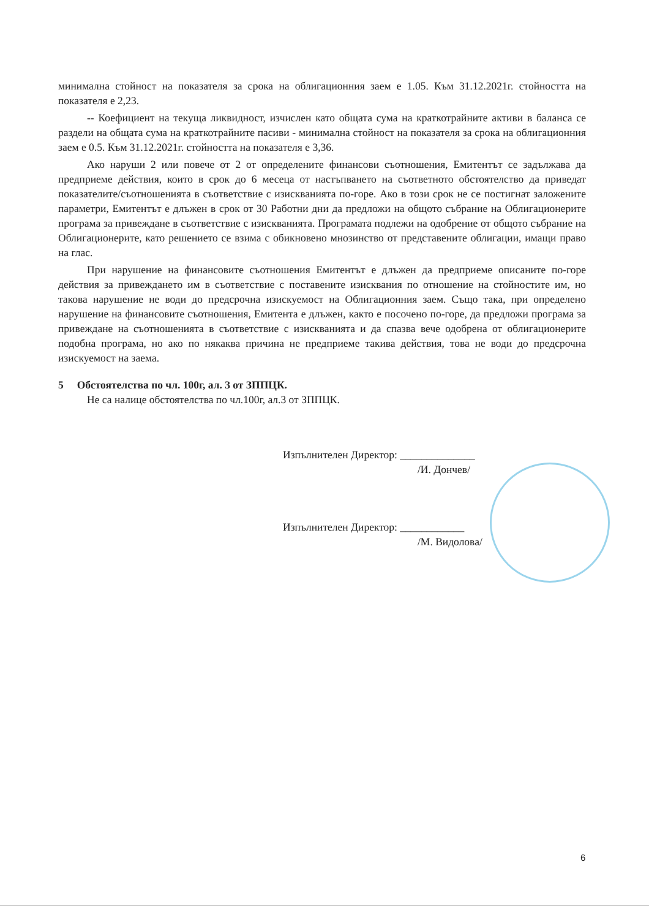минимална стойност на показателя за срока на облигационния заем е 1.05. Към 31.12.2021г. стойността на показателя е 2,23.
-- Коефициент на текуща ликвидност, изчислен като общата сума на краткотрайните активи в баланса се раздели на общата сума на краткотрайните пасиви - минимална стойност на показателя за срока на облигационния заем е 0.5. Към 31.12.2021г. стойността на показателя е 3,36.
Ако наруши 2 или повече от 2 от определените финансови съотношения, Емитентът се задължава да предприеме действия, които в срок до 6 месеца от настъпването на съответното обстоятелство да приведат показателите/съотношенията в съответствие с изискванията по-горе. Ако в този срок не се постигнат заложените параметри, Емитентът е длъжен в срок от 30 Работни дни да предложи на общото събрание на Облигационерите програма за привеждане в съответствие с изискванията. Програмата подлежи на одобрение от общото събрание на Облигационерите, като решението се взима с обикновено мнозинство от представените облигации, имащи право на глас.
При нарушение на финансовите съотношения Емитентът е длъжен да предприеме описаните по-горе действия за привеждането им в съответствие с поставените изисквания по отношение на стойностите им, но такова нарушение не води до предсрочна изискуемост на Облигационния заем. Също така, при определено нарушение на финансовите съотношения, Емитента е длъжен, както е посочено по-горе, да предложи програма за привеждане на съотношенията в съответствие с изискванията и да спазва вече одобрена от облигационерите подобна програма, но ако по някаква причина не предприеме такива действия, това не води до предсрочна изискуемост на заема.
5 Обстоятелства по чл. 100г, ал. 3 от ЗППЦК.
Не са налице обстоятелства по чл.100г, ал.3 от ЗППЦК.
Изпълнителен Директор: ______________
/И. Дончев/
Изпълнителен Директор: ____________
/М. Видолова/
6